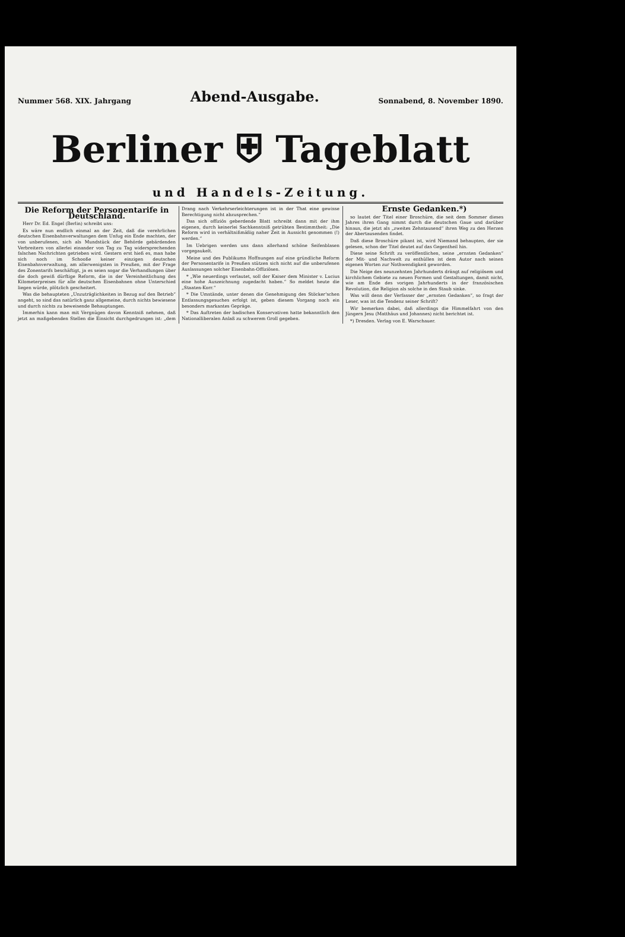Nummer 568. XIX. Jahrgang Abend-Ausgabe. Sonnabend, 8. November 1890.
Berliner ⛨ Tageblatt
und Handels-Zeitung.
Die Reform der Personentarife in Deutschland.
Herr Dr. Ed. Engel (Berlin) schreibt uns:
Es wäre nun endlich einmal an der Zeit, daß die verehrlichen deutschen Eisenbahnverwaltungen dem Unfug ein Ende machten, der von unberufenen, sich als Mundstück der Behörde gebärdenden Verbreitern von allerlei einander von Tag zu Tag widersprechenden falschen Nachrichten getrieben wird. Gestern erst hieß es, man habe sich noch im Schooße keiner einzigen deutschen Eisenbahnverwaltung, am allerwenigsten in Preußen, mit der Frage des Zonentarifs beschäftigt, ja es seien sogar die Verhandlungen über die doch gewiß dürftige Reform, die in der Vereinheitlichung des Kilometerpreises für alle deutschen Eisenbahnen ohne Unterschied liegen würde, plötzlich gescheitert.
Was die behaupteten „Unzuträglichkeiten in Bezug auf den Betrieb“ angeht, so sind das natürlich ganz allgemeine, durch nichts bewiesene und durch nichts zu beweisende Behauptungen.
Immerhin kann man mit Vergnügen davon Kenntniß nehmen, daß jetzt an maßgebenden Stellen die Einsicht durchgedrungen ist: „dem Drang nach Verkehrserleichterungen ist in der That eine gewisse Berechtigung nicht abzusprechen.“
Das sich offiziös geberdende Blatt schreibt dann mit der ihm eigenen, durch keinerlei Sachkenntniß getrübten Bestimmtheit: „Die Reform wird in verhältnißmäßig naher Zeit in Aussicht genommen (!) werden.“
Im Uebrigen werden uns dann allerhand schöne Seifenblasen vorgegaukelt.
Meine und des Publikums Hoffnungen auf eine gründliche Reform der Personentarife in Preußen stützen sich nicht auf die unberufenen Auslassungen solcher Eisenbahn-Offiziösen.
* „Wie neuerdings verlautet, soll der Kaiser dem Minister v. Lucius eine hohe Auszeichnung zugedacht haben.“ So meldet heute die „Staaten-Korr.“
* Die Umstände, unter denen die Genehmigung des Stöcker'schen Entlassungsgesuches erfolgt ist, geben diesem Vorgang noch ein besonders markantes Gepräge.
* Das Auftreten der badischen Konservativen hatte bekanntlich den Nationalliberalen Anlaß zu schwerem Groll gegeben.
Ernste Gedanken.*)
so lautet der Titel einer Broschüre, die seit dem Sommer dieses Jahres ihren Gang nimmt durch die deutschen Gaue und darüber hinaus, die jetzt als „zweites Zehntausend“ ihren Weg zu den Herzen der Abertausenden findet.
Daß diese Broschüre pikant ist, wird Niemand behaupten, der sie gelesen, schon der Titel deutet auf das Gegentheil hin.
Diese seine Schrift zu veröffentlichen, seine „ernsten Gedanken“ der Mit- und Nachwelt zu enthüllen ist dem Autor nach seinen eigenen Worten zur Nothwendigkeit geworden.
Die Neige des neunzehnten Jahrhunderts drängt auf religiösem und kirchlichem Gebiete zu neuen Formen und Gestaltungen, damit nicht, wie am Ende des vorigen Jahrhunderts in der französischen Revolution, die Religion als solche in den Staub sinke.
Was will denn der Verfasser der „ernsten Gedanken“, so fragt der Leser, was ist die Tendenz seiner Schrift?
Wir bemerken dabei, daß allerdings die Himmelfahrt von den Jüngern Jesu (Matthäus und Johannes) nicht berichtet ist.
*) Dresden. Verlag von E. Warschauer.